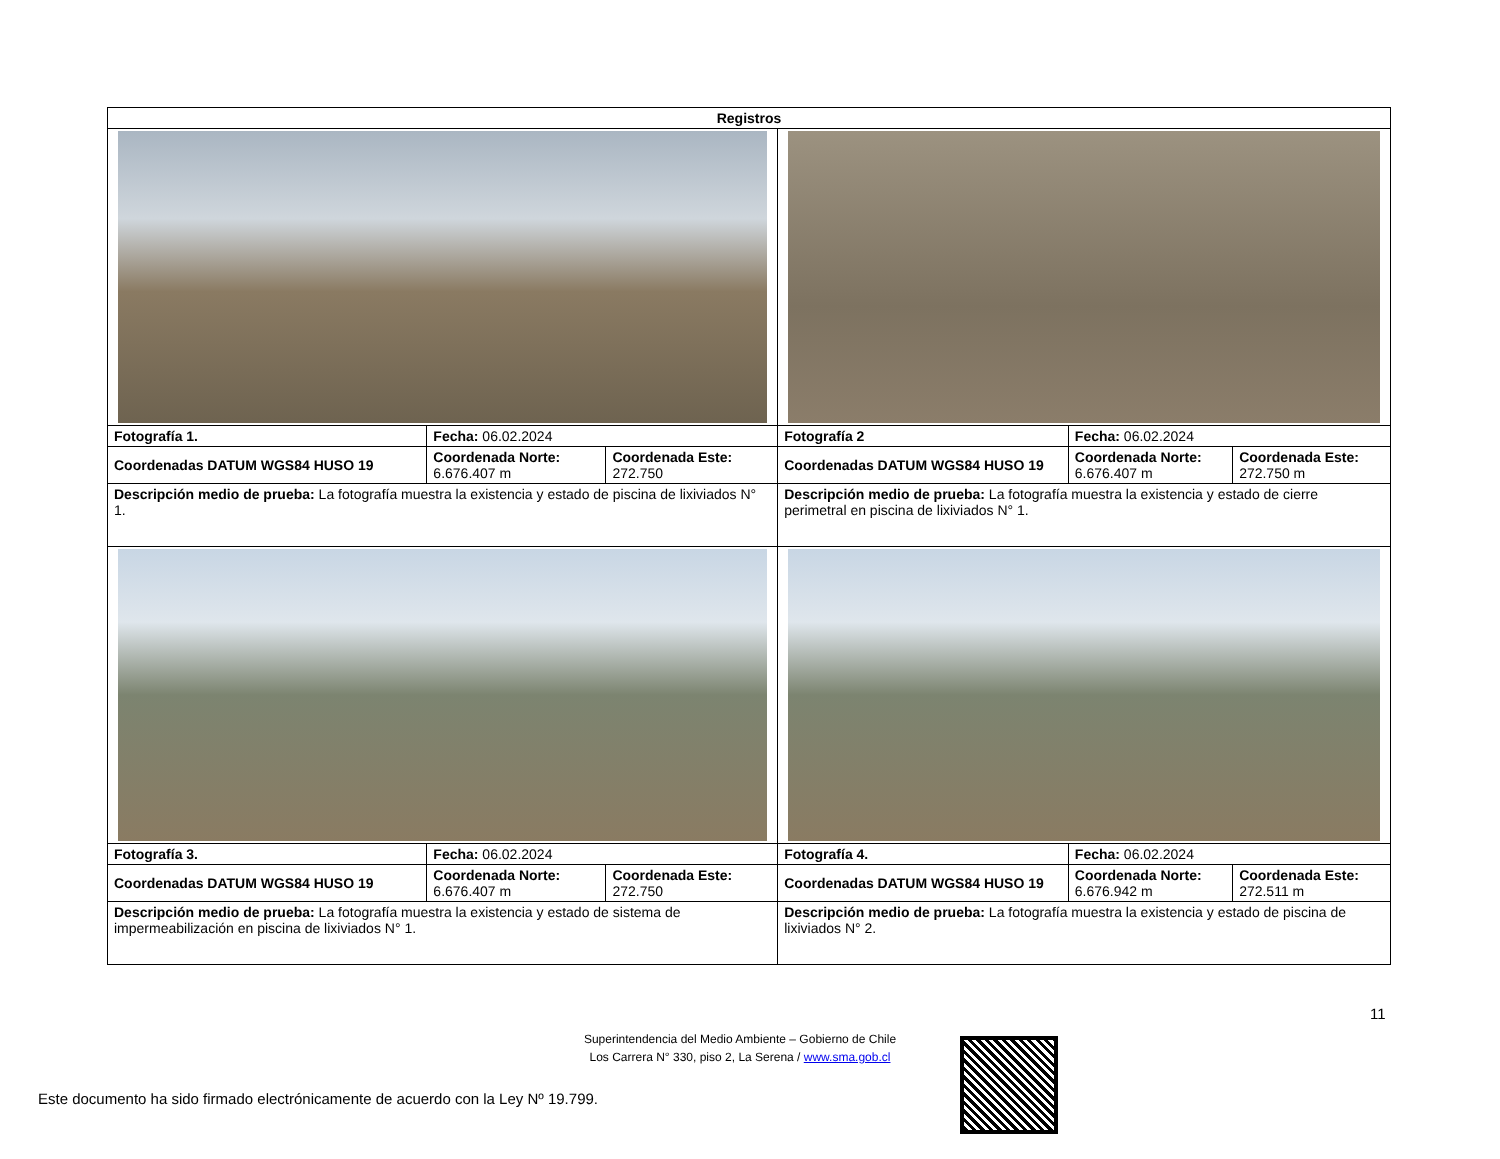| Registros | | | | | |
| --- | --- | --- | --- | --- | --- |
| Fotografía 1. | Fecha: 06.02.2024 | | Fotografía 2 | Fecha: 06.02.2024 | |
| Coordenadas DATUM WGS84 HUSO 19 | Coordenada Norte: 6.676.407 m | Coordenada Este: 272.750 | Coordenadas DATUM WGS84 HUSO 19 | Coordenada Norte: 6.676.407 m | Coordenada Este: 272.750 m |
| Descripción medio de prueba: La fotografía muestra la existencia y estado de piscina de lixiviados N° 1. | | | Descripción medio de prueba: La fotografía muestra la existencia y estado de cierre perimetral en piscina de lixiviados N° 1. | | |
| Fotografía 3. | Fecha: 06.02.2024 | | Fotografía 4. | Fecha: 06.02.2024 | |
| Coordenadas DATUM WGS84 HUSO 19 | Coordenada Norte: 6.676.407 m | Coordenada Este: 272.750 | Coordenadas DATUM WGS84 HUSO 19 | Coordenada Norte: 6.676.942 m | Coordenada Este: 272.511 m |
| Descripción medio de prueba: La fotografía muestra la existencia y estado de sistema de impermeabilización en piscina de lixiviados N° 1. | | | Descripción medio de prueba: La fotografía muestra la existencia y estado de piscina de lixiviados N° 2. | | |
11
Superintendencia del Medio Ambiente – Gobierno de Chile
Los Carrera N° 330, piso 2, La Serena / www.sma.gob.cl
Este documento ha sido firmado electrónicamente de acuerdo con la Ley Nº 19.799.